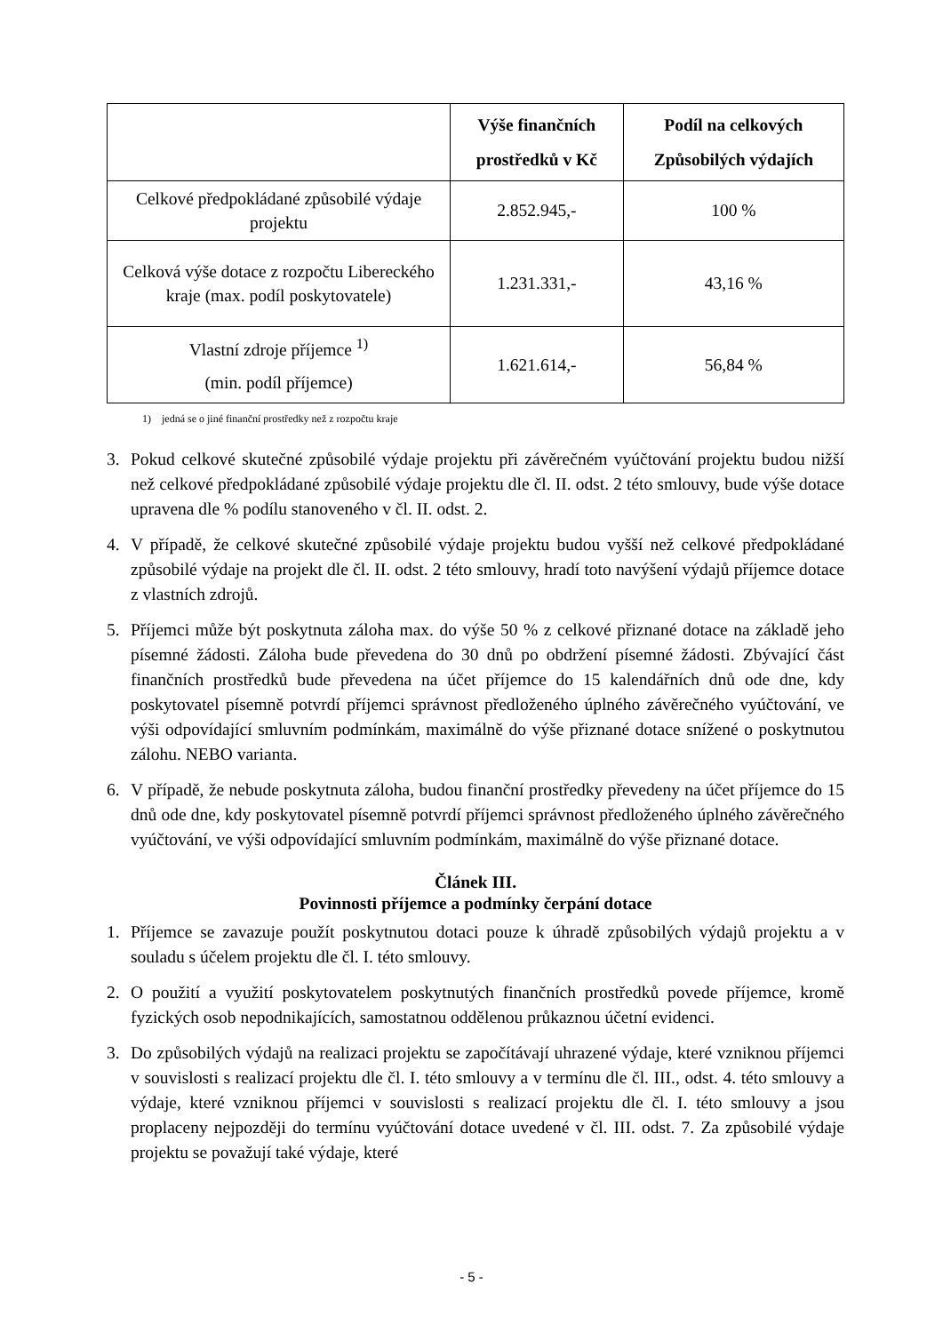| | Výše finančních prostředků v Kč | Podíl na celkových Způsobilých výdajích |
| --- | --- | --- |
| Celkové předpokládané způsobilé výdaje projektu | 2.852.945,- | 100 % |
| Celková výše dotace z rozpočtu Libereckého kraje (max. podíl poskytovatele) | 1.231.331,- | 43,16 % |
| Vlastní zdroje příjemce <sup>1)</sup> (min. podíl příjemce) | 1.621.614,- | 56,84 % |
1) jedná se o jiné finanční prostředky než z rozpočtu kraje
3. Pokud celkové skutečné způsobilé výdaje projektu při závěrečném vyúčtování projektu budou nižší než celkové předpokládané způsobilé výdaje projektu dle čl. II. odst. 2 této smlouvy, bude výše dotace upravena dle % podílu stanoveného v čl. II. odst. 2.
4. V případě, že celkové skutečné způsobilé výdaje projektu budou vyšší než celkové předpokládané způsobilé výdaje na projekt dle čl. II. odst. 2 této smlouvy, hradí toto navýšení výdajů příjemce dotace z vlastních zdrojů.
5. Příjemci může být poskytnuta záloha max. do výše 50 % z celkové přiznané dotace na základě jeho písemné žádosti. Záloha bude převedena do 30 dnů po obdržení písemné žádosti. Zbývající část finančních prostředků bude převedena na účet příjemce do 15 kalendářních dnů ode dne, kdy poskytovatel písemně potvrdí příjemci správnost předloženého úplného závěrečného vyúčtování, ve výši odpovídající smluvním podmínkám, maximálně do výše přiznané dotace snížené o poskytnutou zálohu. NEBO varianta.
6. V případě, že nebude poskytnuta záloha, budou finanční prostředky převedeny na účet příjemce do 15 dnů ode dne, kdy poskytovatel písemně potvrdí příjemci správnost předloženého úplného závěrečného vyúčtování, ve výši odpovídající smluvním podmínkám, maximálně do výše přiznané dotace.
Článek III.
Povinnosti příjemce a podmínky čerpání dotace
1. Příjemce se zavazuje použít poskytnutou dotaci pouze k úhradě způsobilých výdajů projektu a v souladu s účelem projektu dle čl. I. této smlouvy.
2. O použití a využití poskytovatelem poskytnutých finančních prostředků povede příjemce, kromě fyzických osob nepodnikajících, samostatnou oddělenou průkaznou účetní evidenci.
3. Do způsobilých výdajů na realizaci projektu se započítávají uhrazené výdaje, které vzniknou příjemci v souvislosti s realizací projektu dle čl. I. této smlouvy a v termínu dle čl. III., odst. 4. této smlouvy a výdaje, které vzniknou příjemci v souvislosti s realizací projektu dle čl. I. této smlouvy a jsou proplaceny nejpozději do termínu vyúčtování dotace uvedené v čl. III. odst. 7. Za způsobilé výdaje projektu se považují také výdaje, které
- 5 -